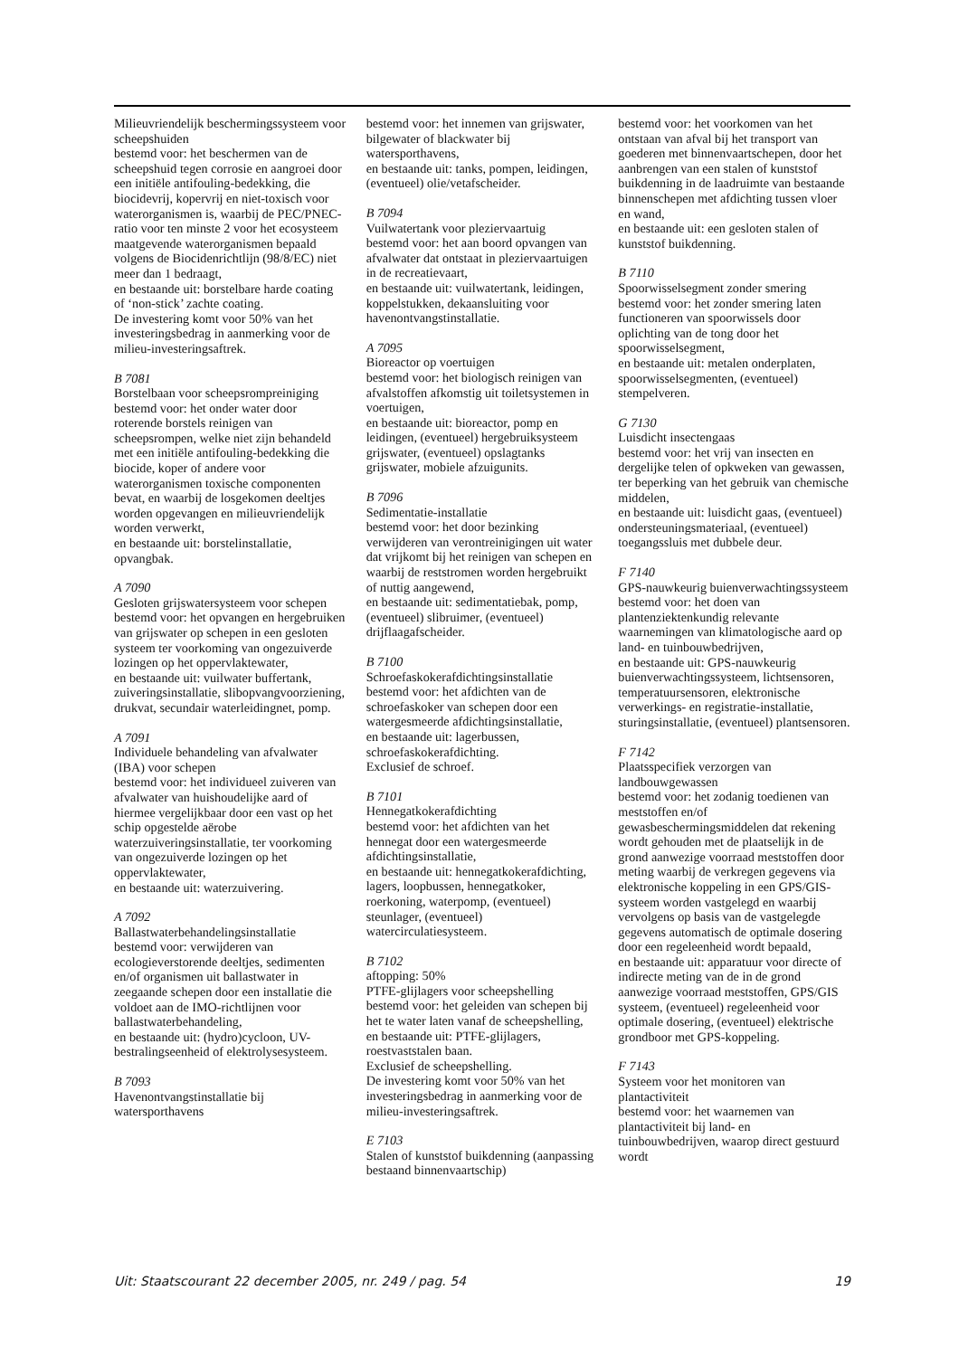Milieuvriendelijk beschermingssysteem voor scheepshuiden
bestemd voor: het beschermen van de scheepshuid tegen corrosie en aangroei door een initiële antifouling-bedekking, die biocidevrij, kopervrij en niet-toxisch voor waterorganismen is, waarbij de PEC/PNEC-ratio voor ten minste 2 voor het ecosysteem maatgevende waterorganismen bepaald volgens de Biocidenrichtlijn (98/8/EC) niet meer dan 1 bedraagt,
en bestaande uit: borstelbare harde coating of ‘non-stick’ zachte coating.
De investering komt voor 50% van het investeringsbedrag in aanmerking voor de milieu-investeringsaftrek.
B 7081
Borstelbaan voor scheepsrompreiniging
bestemd voor: het onder water door roterende borstels reinigen van scheepsrompen, welke niet zijn behandeld met een initiële antifouling-bedekking die biocide, koper of andere voor waterorganismen toxische componenten bevat, en waarbij de losgekomen deeltjes worden opgevangen en milieuvriendelijk worden verwerkt,
en bestaande uit: borstelinstallatie, opvangbak.
A 7090
Gesloten grijswatersysteem voor schepen
bestemd voor: het opvangen en hergebruiken van grijswater op schepen in een gesloten systeem ter voorkoming van ongezuiverde lozingen op het oppervlaktewater,
en bestaande uit: vuilwater buffertank, zuiveringsinstallatie, slibopvangvoorziening, drukvat, secundair waterleidingnet, pomp.
A 7091
Individuele behandeling van afvalwater (IBA) voor schepen
bestemd voor: het individueel zuiveren van afvalwater van huishoudelijke aard of hiermee vergelijkbaar door een vast op het schip opgestelde aërobe waterzuiveringsinstallatie, ter voorkoming van ongezuiverde lozingen op het oppervlaktewater,
en bestaande uit: waterzuivering.
A 7092
Ballastwaterbehandelingsinstallatie
bestemd voor: verwijderen van ecologieverstorende deeltjes, sedimenten en/of organismen uit ballastwater in zeegaande schepen door een installatie die voldoet aan de IMO-richtlijnen voor ballastwaterbehandeling,
en bestaande uit: (hydro)cycloon, UV-bestralingseenheid of elektrolysesysteem.
B 7093
Havenontvangstinstallatie bij watersporthavens
bestemd voor: het innemen van grijswater, bilgewater of blackwater bij watersporthavens,
en bestaande uit: tanks, pompen, leidingen, (eventueel) olie/vetafscheider.
B 7094
Vuilwatertank voor pleziervaartuig
bestemd voor: het aan boord opvangen van afvalwater dat ontstaat in pleziervaartuigen in de recreatievaart,
en bestaande uit: vuilwatertank, leidingen, koppelstukken, dekaansluiting voor havenontvangstinstallatie.
A 7095
Bioreactor op voertuigen
bestemd voor: het biologisch reinigen van afvalstoffen afkomstig uit toiletsystemen in voertuigen,
en bestaande uit: bioreactor, pomp en leidingen, (eventueel) hergebruiksysteem grijswater, (eventueel) opslagtanks grijswater, mobiele afzuigunits.
B 7096
Sedimentatie-installatie
bestemd voor: het door bezinking verwijderen van verontreinigingen uit water dat vrijkomt bij het reinigen van schepen en waarbij de reststromen worden hergebruikt of nuttig aangewend,
en bestaande uit: sedimentatiebak, pomp, (eventueel) slibruimer, (eventueel) drijflaagafscheider.
B 7100
Schroefaskokerafdichtingsinstallatie
bestemd voor: het afdichten van de schroefaskoker van schepen door een watergesmeerde afdichtingsinstallatie,
en bestaande uit: lagerbussen, schroefaskokerafdichting.
Exclusief de schroef.
B 7101
Hennegatkokerafdichting
bestemd voor: het afdichten van het hennegat door een watergesmeerde afdichtingsinstallatie,
en bestaande uit: hennegatkokerafdichting, lagers, loopbussen, hennegatkoker, roerkoning, waterpomp, (eventueel) steunlager, (eventueel) watercirculatiesysteem.
B 7102
aftopping: 50%
PTFE-glijlagers voor scheepshelling
bestemd voor: het geleiden van schepen bij het te water laten vanaf de scheepshelling,
en bestaande uit: PTFE-glijlagers, roestvaststalen baan.
Exclusief de scheepshelling.
De investering komt voor 50% van het investeringsbedrag in aanmerking voor de milieu-investeringsaftrek.
E 7103
Stalen of kunststof buikdenning (aanpassing bestaand binnenvaartschip)
bestemd voor: het voorkomen van het ontstaan van afval bij het transport van goederen met binnenvaartschepen, door het aanbrengen van een stalen of kunststof buikdenning in de laadruimte van bestaande binnenschepen met afdichting tussen vloer en wand,
en bestaande uit: een gesloten stalen of kunststof buikdenning.
B 7110
Spoorwisselsegment zonder smering
bestemd voor: het zonder smering laten functioneren van spoorwissels door oplichting van de tong door het spoorwisselsegment,
en bestaande uit: metalen onderplaten, spoorwisselsegmenten, (eventueel) stempelveren.
G 7130
Luisdicht insectengaas
bestemd voor: het vrij van insecten en dergelijke telen of opkweken van gewassen, ter beperking van het gebruik van chemische middelen,
en bestaande uit: luisdicht gaas, (eventueel) ondersteuningsmateriaal, (eventueel) toegangssluis met dubbele deur.
F 7140
GPS-nauwkeurig buienverwachtingssysteem
bestemd voor: het doen van plantenziektenkundig relevante waarnemingen van klimatologische aard op land- en tuinbouwbedrijven,
en bestaande uit: GPS-nauwkeurig buienverwachtingssysteem, lichtsensoren, temperatuursensoren, elektronische verwerkings- en registratie-installatie, sturingsinstallatie, (eventueel) plantsensoren.
F 7142
Plaatsspecifiek verzorgen van landbouwgewassen
bestemd voor: het zodanig toedienen van meststoffen en/of gewasbeschermingsmiddelen dat rekening wordt gehouden met de plaatselijk in de grond aanwezige voorraad meststoffen door meting waarbij de verkregen gegevens via elektronische koppeling in een GPS/GIS-systeem worden vastgelegd en waarbij vervolgens op basis van de vastgelegde gegevens automatisch de optimale dosering door een regeleenheid wordt bepaald,
en bestaande uit: apparatuur voor directe of indirecte meting van de in de grond aanwezige voorraad meststoffen, GPS/GIS systeem, (eventueel) regeleenheid voor optimale dosering, (eventueel) elektrische grondboor met GPS-koppeling.
F 7143
Systeem voor het monitoren van plantactiviteit
bestemd voor: het waarnemen van plantactiviteit bij land- en tuinbouwbedrijven, waarop direct gestuurd wordt
Uit: Staatscourant 22 december 2005, nr. 249 / pag. 54 19